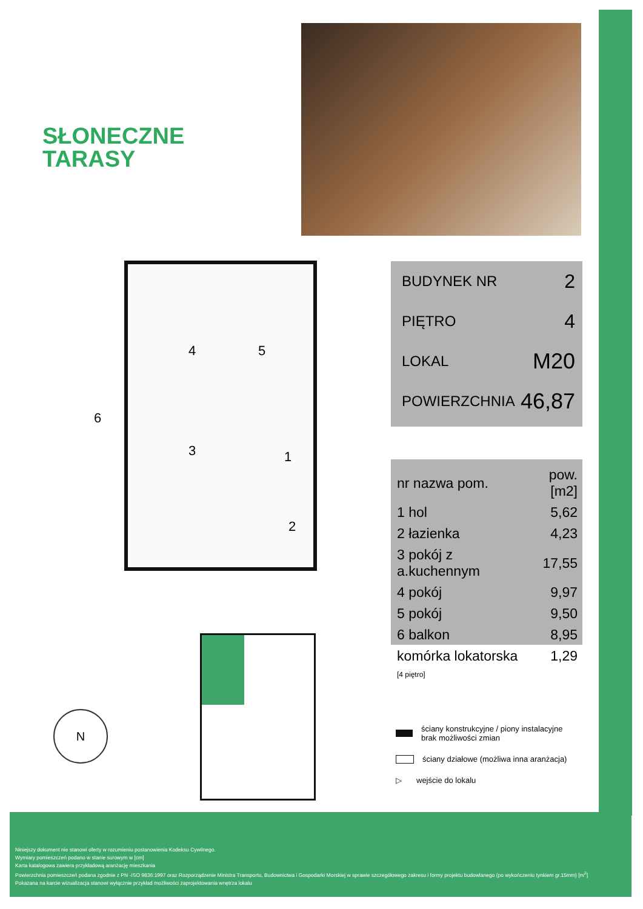SŁONECZNE
TARASY
4 5
3 1
2
6
BUDYNEK NR 2
PIĘTRO 4
LOKAL M20
POWIERZCHNIA 46,87
| nr nazwa pom. | pow.[m2] |
| --- | --- |
| 1 hol | 5,62 |
| 2 łazienka | 4,23 |
| 3 pokój z a.kuchennym | 17,55 |
| 4 pokój | 9,97 |
| 5 pokój | 9,50 |
| 6 balkon | 8,95 |
| komórka lokatorska [4 piętro] | 1,29 |
N
ściany konstrukcyjne / piony instalacyjne
brak możliwości zmian
ściany działowe (możliwa inna aranżacja)
▷ wejście do lokalu
Niniejszy dokument nie stanowi oferty w rozumieniu postanowienia Kodeksu Cywilnego.
Wymiary pomieszczeń podano w stanie surowym w [cm]
Karta katalogowa zawiera przykładową aranżację mieszkania
Powierzchnia pomieszczeń podana zgodnie z PN -ISO 9836:1997 oraz Rozporządzenie Ministra Transportu, Budownictwa i Gospodarki Morskiej w sprawie szczegółowego zakresu i formy projektu budowlanego (po wykończeniu tynkiem gr.15mm) [m<sup>2</sup>]
Pokazana na karcie wizualizacja stanowi wyłącznie przykład możliwości zaprojektowania wnętrza lokalu